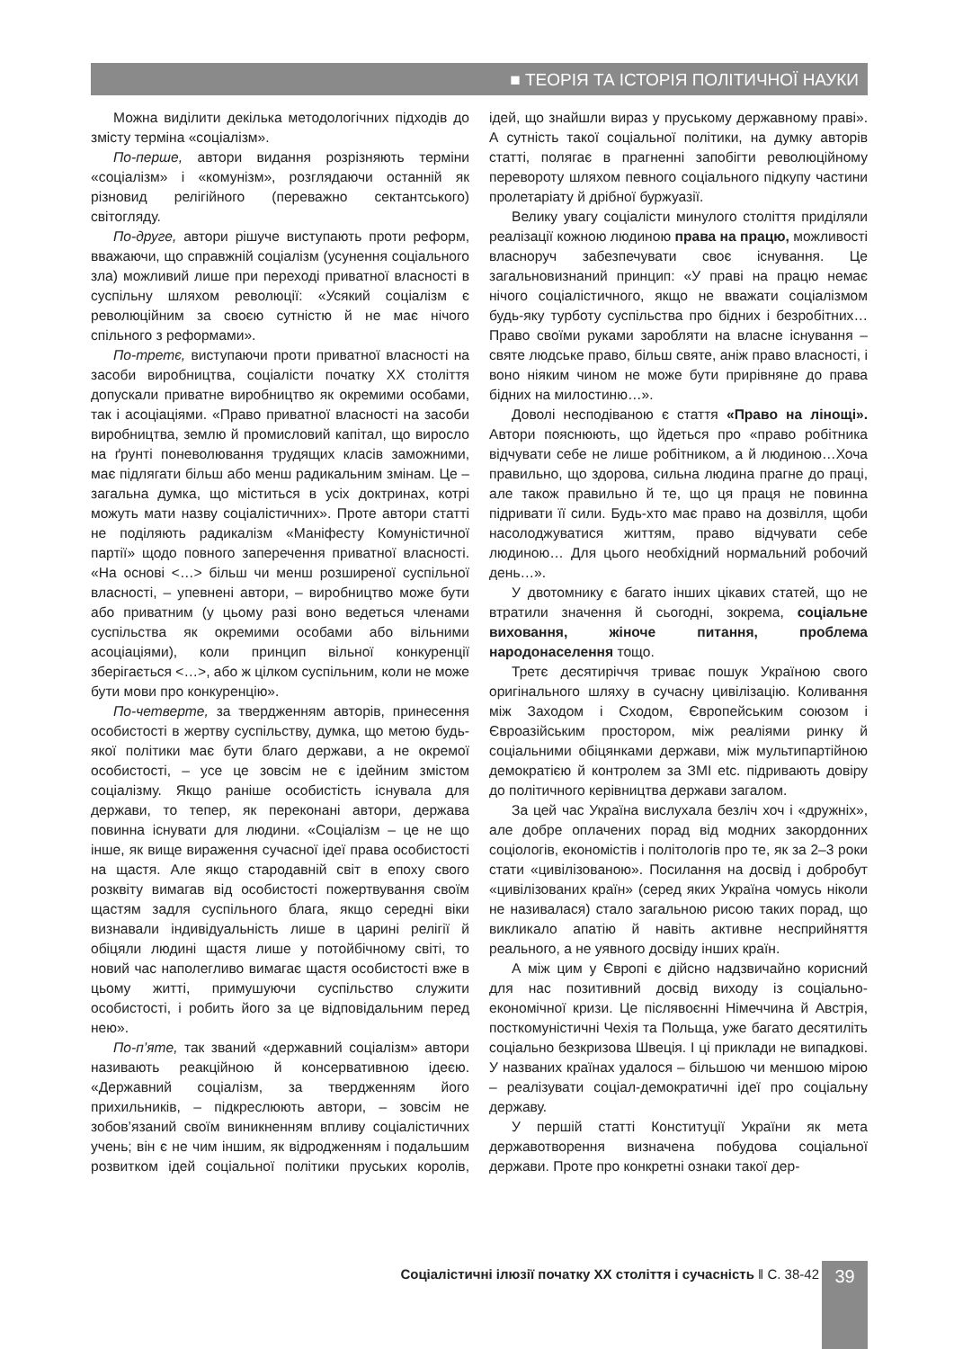■ ТЕОРІЯ ТА ІСТОРІЯ ПОЛІТИЧНОЇ НАУКИ
Можна виділити декілька методологічних підходів до змісту терміна «соціалізм».
По-перше, автори видання розрізняють терміни «соціалізм» і «комунізм», розглядаючи останній як різновид релігійного (переважно сектантського) світогляду.
По-друге, автори рішуче виступають проти реформ, вважаючи, що справжній соціалізм (усунення соціального зла) можливий лише при переході приватної власності в суспільну шляхом революції: «Усякий соціалізм є революційним за своєю сутністю й не має нічого спільного з реформами».
По-третє, виступаючи проти приватної власності на засоби виробництва, соціалісти початку ХХ століття допускали приватне виробництво як окремими особами, так і асоціаціями. «Право приватної власності на засоби виробництва, землю й промисловий капітал, що виросло на ґрунті поневолювання трудящих класів заможними, має підлягати більш або менш радикальним змінам. Це – загальна думка, що міститься в усіх доктринах, котрі можуть мати назву соціалістичних». Проте автори статті не поділяють радикалізм «Маніфесту Комуністичної партії» щодо повного заперечення приватної власності. «На основі <…> більш чи менш розширеної суспільної власності, – упевнені автори, – виробництво може бути або приватним (у цьому разі воно ведеться членами суспільства як окремими особами або вільними асоціаціями), коли принцип вільної конкуренції зберігається <…>, або ж цілком суспільним, коли не може бути мови про конкуренцію».
По-четверте, за твердженням авторів, принесення особистості в жертву суспільству, думка, що метою будь-якої політики має бути благо держави, а не окремої особистості, – усе це зовсім не є ідейним змістом соціалізму. Якщо раніше особистість існувала для держави, то тепер, як переконані автори, держава повинна існувати для людини. «Соціалізм – це не що інше, як вище вираження сучасної ідеї права особистості на щастя. Але якщо стародавній світ в епоху свого розквіту вимагав від особистості пожертвування своїм щастям задля суспільного блага, якщо середні віки визнавали індивідуальність лише в царині релігії й обіцяли людині щастя лише у потойбічному світі, то новий час наполегливо вимагає щастя особистості вже в цьому житті, примушуючи суспільство служити особистості, і робить його за це відповідальним перед нею».
По-п’яте, так званий «державний соціалізм» автори називають реакційною й консервативною ідеєю. «Державний соціалізм, за твердженням його прихильників, – підкреслюють автори, – зовсім не зобов’язаний своїм виникненням впливу соціалістичних учень; він є не чим іншим, як відродженням і подальшим розвитком ідей соціальної політики пруських королів, ідей, що знайшли вираз у пруському державному праві». А сутність такої соціальної політики, на думку авторів статті, полягає в прагненні запобігти революційному перевороту шляхом певного соціального підкупу частини пролетаріату й дрібної буржуазії.
Велику увагу соціалісти минулого століття приділяли реалізації кожною людиною права на працю, можливості власноруч забезпечувати своє існування. Це загальновизнаний принцип: «У праві на працю немає нічого соціалістичного, якщо не вважати соціалізмом будь-яку турботу суспільства про бідних і безробітних… Право своїми руками заробляти на власне існування – святе людське право, більш святе, аніж право власності, і воно ніяким чином не може бути прирівняне до права бідних на милостиню…».
Доволі несподіваною є стаття «Право на лінощі». Автори пояснюють, що йдеться про «право робітника відчувати себе не лише робітником, а й людиною…Хоча правильно, що здорова, сильна людина прагне до праці, але також правильно й те, що ця праця не повинна підривати її сили. Будь-хто має право на дозвілля, щоби насолоджуватися життям, право відчувати себе людиною… Для цього необхідний нормальний робочий день…».
У двотомнику є багато інших цікавих статей, що не втратили значення й сьогодні, зокрема, соціальне виховання, жіноче питання, проблема народонаселення тощо.
Третє десятиріччя триває пошук Україною свого оригінального шляху в сучасну цивілізацію. Коливання між Заходом і Сходом, Європейським союзом і Євроазійським простором, між реаліями ринку й соціальними обіцянками держави, між мультипартійною демократією й контролем за ЗМІ etc. підривають довіру до політичного керівництва держави загалом.
За цей час Україна вислухала безліч хоч і «дружніх», але добре оплачених порад від модних закордонних соціологів, економістів і політологів про те, як за 2–3 роки стати «цивілізованою». Посилання на досвід і добробут «цивілізованих країн» (серед яких Україна чомусь ніколи не називалася) стало загальною рисою таких порад, що викликало апатію й навіть активне несприйняття реального, а не уявного досвіду інших країн.
А між цим у Європі є дійсно надзвичайно корисний для нас позитивний досвід виходу із соціально-економічної кризи. Це післявоєнні Німеччина й Австрія, посткомуністичні Чехія та Польща, уже багато десятиліть соціально безкризова Швеція. І ці приклади не випадкові. У названих країнах удалося – більшою чи меншою мірою – реалізувати соціал-демократичні ідеї про соціальну державу.
У першій статті Конституції України як мета державотворення визначена побудова соціальної держави. Проте про конкретні ознаки такої дер-
Соціалістичні ілюзії початку ХХ століття і сучасність ‖ С. 38-42 39